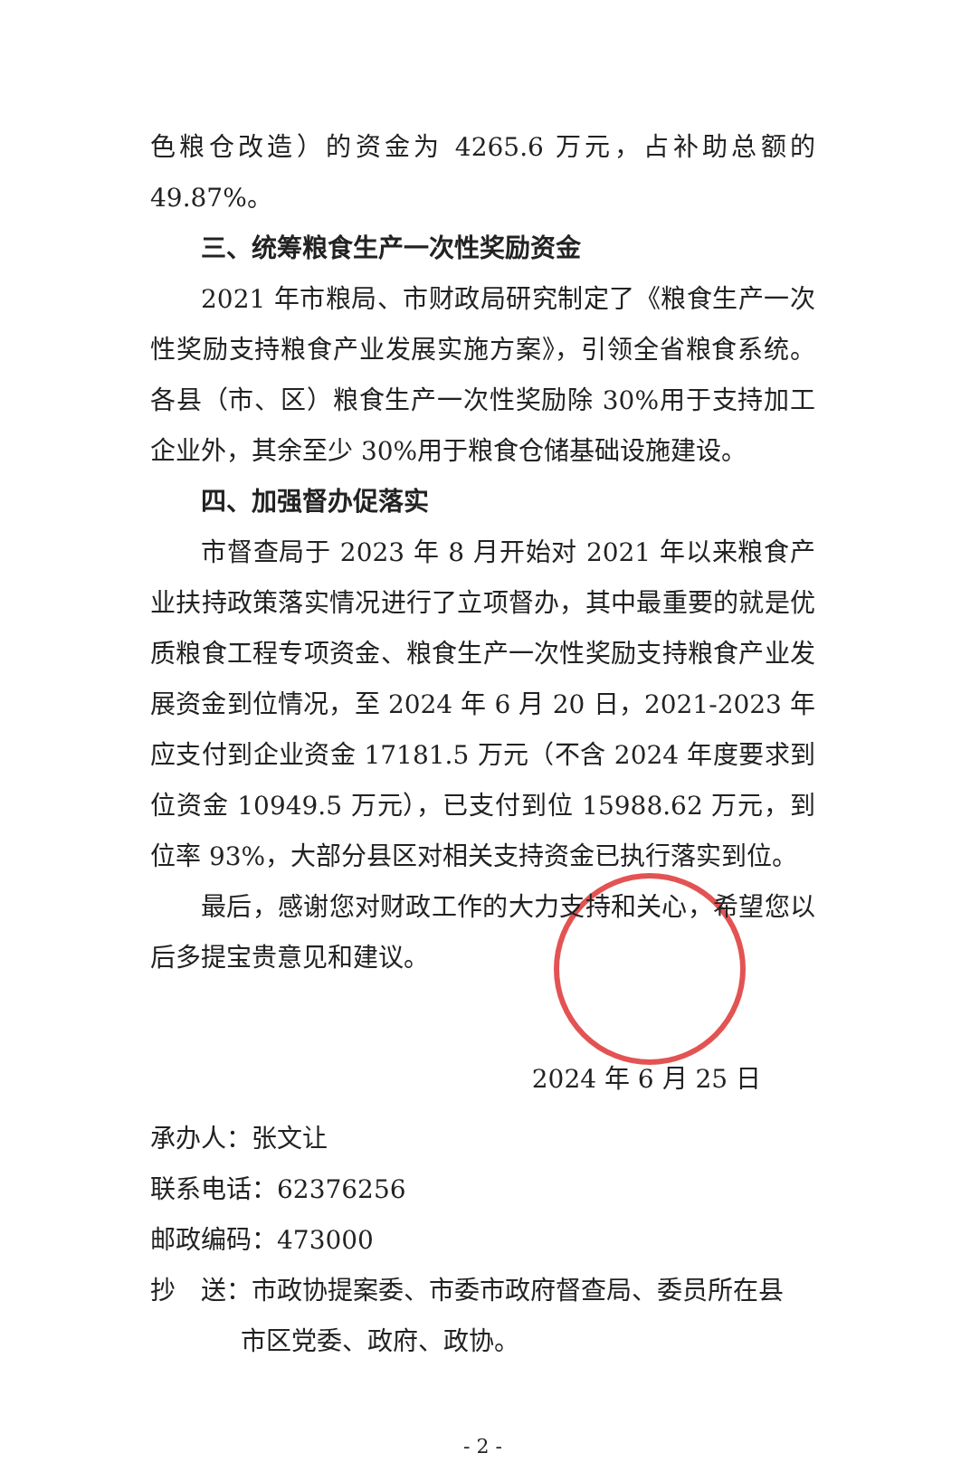色粮仓改造）的资金为 4265.6 万元，占补助总额的 49.87%。
三、统筹粮食生产一次性奖励资金
2021 年市粮局、市财政局研究制定了《粮食生产一次性奖励支持粮食产业发展实施方案》，引领全省粮食系统。各县（市、区）粮食生产一次性奖励除 30%用于支持加工企业外，其余至少 30%用于粮食仓储基础设施建设。
四、加强督办促落实
市督查局于 2023 年 8 月开始对 2021 年以来粮食产业扶持政策落实情况进行了立项督办，其中最重要的就是优质粮食工程专项资金、粮食生产一次性奖励支持粮食产业发展资金到位情况，至 2024 年 6 月 20 日，2021-2023 年应支付到企业资金 17181.5 万元（不含 2024 年度要求到位资金 10949.5 万元），已支付到位 15988.62 万元，到位率 93%，大部分县区对相关支持资金已执行落实到位。
最后，感谢您对财政工作的大力支持和关心，希望您以后多提宝贵意见和建议。
2024 年 6 月 25 日
承办人：张文让
联系电话：62376256
邮政编码：473000
抄　送：市政协提案委、市委市政府督查局、委员所在县
市区党委、政府、政协。
- 2 -